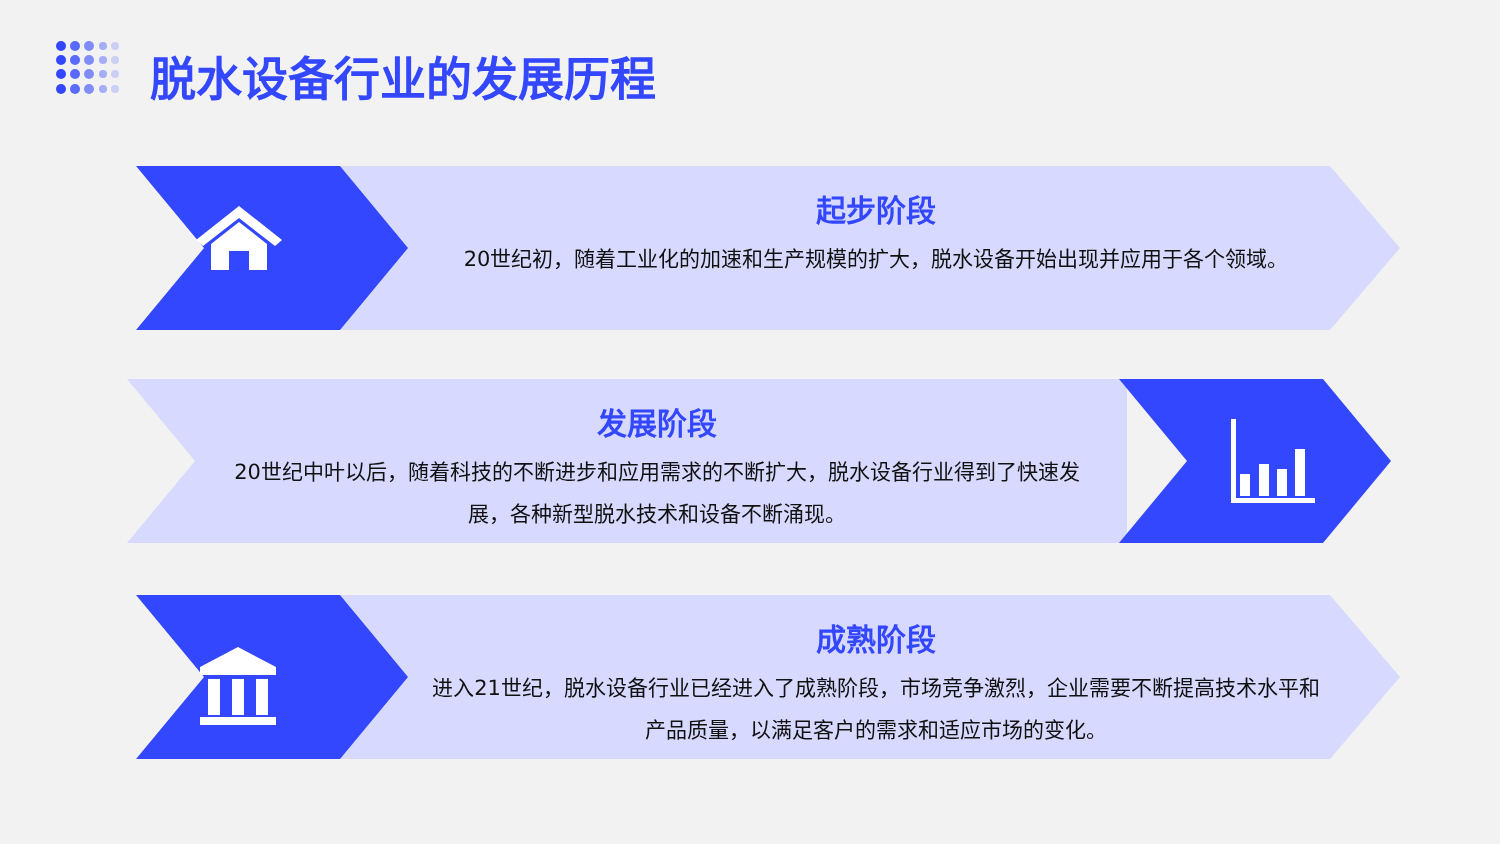脱水设备行业的发展历程
起步阶段
20世纪初，随着工业化的加速和生产规模的扩大，脱水设备开始出现并应用于各个领域。
发展阶段
20世纪中叶以后，随着科技的不断进步和应用需求的不断扩大，脱水设备行业得到了快速发展，各种新型脱水技术和设备不断涌现。
成熟阶段
进入21世纪，脱水设备行业已经进入了成熟阶段，市场竞争激烈，企业需要不断提高技术水平和产品质量，以满足客户的需求和适应市场的变化。